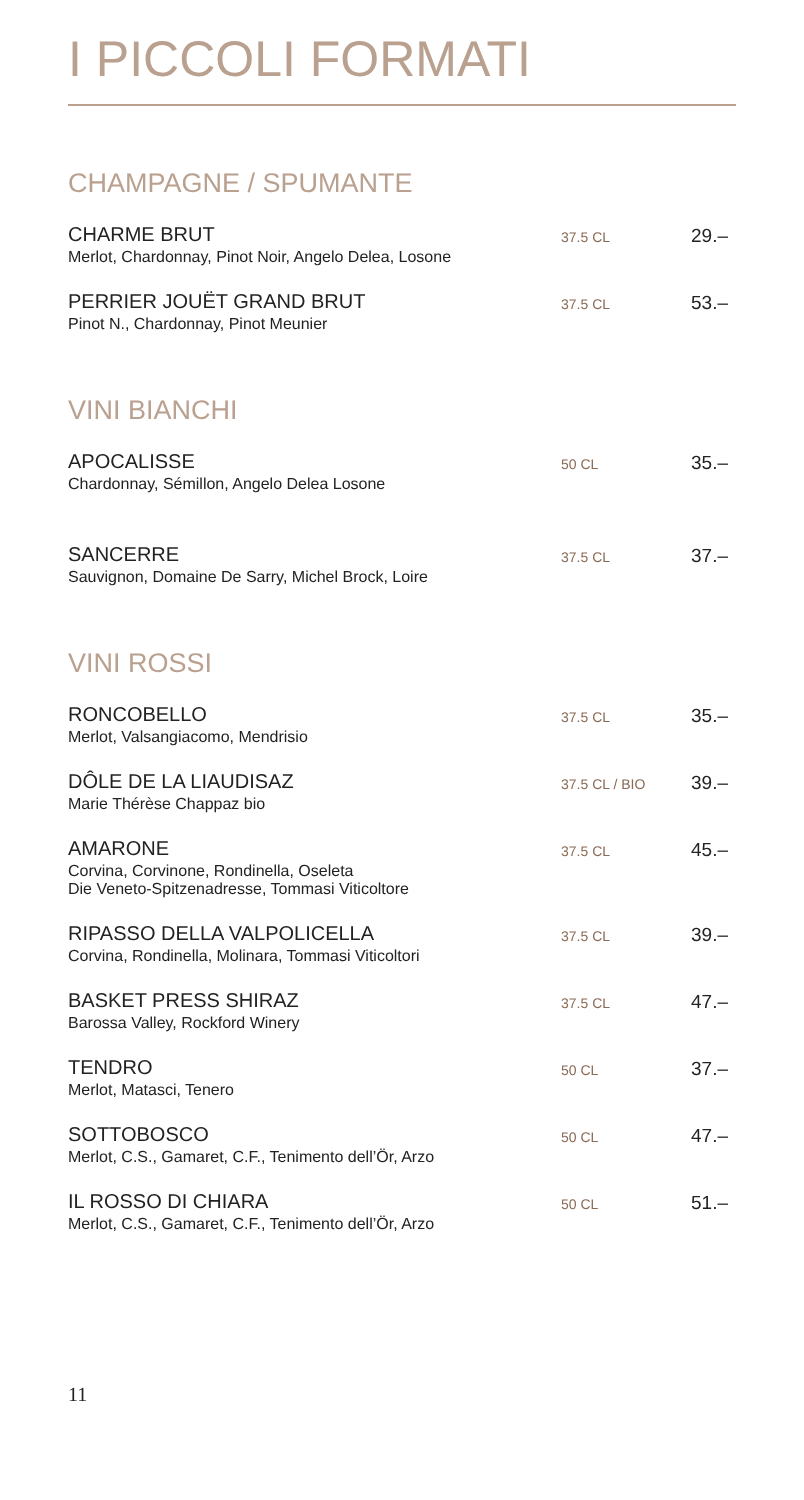I PICCOLI FORMATI
CHAMPAGNE / SPUMANTE
CHARME BRUT
Merlot, Chardonnay, Pinot Noir, Angelo Delea, Losone
37.5 CL
29.–
PERRIER JOUËT GRAND BRUT
Pinot N., Chardonnay, Pinot Meunier
37.5 CL
53.–
VINI BIANCHI
APOCALISSE
Chardonnay, Sémillon, Angelo Delea Losone
50 CL
35.–
SANCERRE
Sauvignon, Domaine De Sarry, Michel Brock, Loire
37.5 CL
37.–
VINI ROSSI
RONCOBELLO
Merlot, Valsangiacomo, Mendrisio
37.5 CL
35.–
DÔLE DE LA LIAUDISAZ
Marie Thérèse Chappaz bio
37.5 CL / BIO
39.–
AMARONE
Corvina, Corvinone, Rondinella, Oseleta
Die Veneto-Spitzenadresse, Tommasi Viticoltore
37.5 CL
45.–
RIPASSO DELLA VALPOLICELLA
Corvina, Rondinella, Molinara, Tommasi Viticoltori
37.5 CL
39.–
BASKET PRESS SHIRAZ
Barossa Valley, Rockford Winery
37.5 CL
47.–
TENDRO
Merlot, Matasci, Tenero
50 CL
37.–
SOTTOBOSCO
Merlot, C.S., Gamaret, C.F., Tenimento dell’Ör, Arzo
50 CL
47.–
IL ROSSO DI CHIARA
Merlot, C.S., Gamaret, C.F., Tenimento dell’Ör, Arzo
50 CL
51.–
11